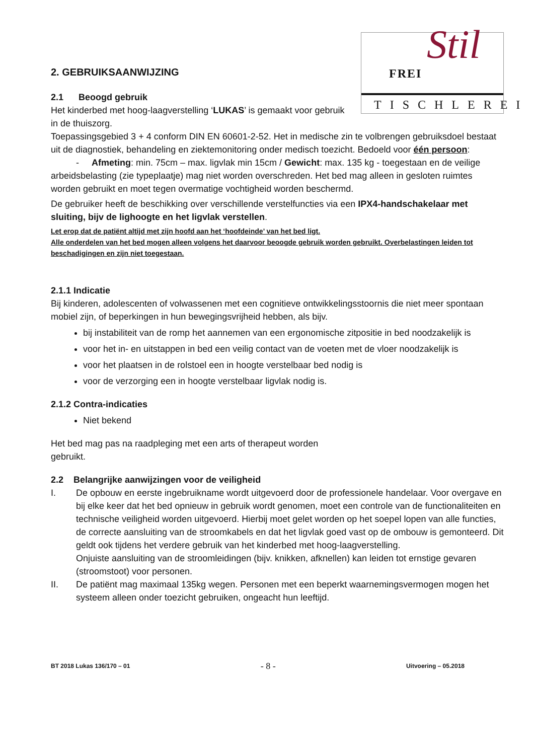FREI Stil
TISCHLEREI
2. GEBRUIKSAANWIJZING
2.1 Beoogd gebruik
Het kinderbed met hoog-laagverstelling ‘LUKAS’ is gemaakt voor gebruik in de thuiszorg.
Toepassingsgebied 3 + 4 conform DIN EN 60601-2-52. Het in medische zin te volbrengen gebruiksdoel bestaat uit de diagnostiek, behandeling en ziektemonitoring onder medisch toezicht. Bedoeld voor één persoon:
- Afmeting: min. 75cm – max. ligvlak min 15cm / Gewicht: max. 135 kg - toegestaan en de veilige arbeidsbelasting (zie typeplaatje) mag niet worden overschreden. Het bed mag alleen in gesloten ruimtes worden gebruikt en moet tegen overmatige vochtigheid worden beschermd.
De gebruiker heeft de beschikking over verschillende verstelfuncties via een IPX4-handschakelaar met sluiting, bijv de lighoogte en het ligvlak verstellen.
Let erop dat de patiënt altijd met zijn hoofd aan het ‘hoofdeinde’ van het bed ligt.
Alle onderdelen van het bed mogen alleen volgens het daarvoor beoogde gebruik worden gebruikt. Overbelastingen leiden tot beschadigingen en zijn niet toegestaan.
2.1.1 Indicatie
Bij kinderen, adolescenten of volwassenen met een cognitieve ontwikkelingsstoornis die niet meer spontaan mobiel zijn, of beperkingen in hun bewegingsvrijheid hebben, als bijv.
bij instabiliteit van de romp het aannemen van een ergonomische zitpositie in bed noodzakelijk is
voor het in- en uitstappen in bed een veilig contact van de voeten met de vloer noodzakelijk is
voor het plaatsen in de rolstoel een in hoogte verstelbaar bed nodig is
voor de verzorging een in hoogte verstelbaar ligvlak nodig is.
2.1.2 Contra-indicaties
Niet bekend
Het bed mag pas na raadpleging met een arts of therapeut worden gebruikt.
2.2 Belangrijke aanwijzingen voor de veiligheid
I. De opbouw en eerste ingebruikname wordt uitgevoerd door de professionele handelaar. Voor overgave en bij elke keer dat het bed opnieuw in gebruik wordt genomen, moet een controle van de functionaliteiten en technische veiligheid worden uitgevoerd. Hierbij moet gelet worden op het soepel lopen van alle functies, de correcte aansluiting van de stroomkabels en dat het ligvlak goed vast op de ombouw is gemonteerd. Dit geldt ook tijdens het verdere gebruik van het kinderbed met hoog-laagverstelling.
Onjuiste aansluiting van de stroomleidingen (bijv. knikken, afknellen) kan leiden tot ernstige gevaren (stroomstoot) voor personen.
II. De patiënt mag maximaal 135kg wegen. Personen met een beperkt waarnemingsvermogen mogen het systeem alleen onder toezicht gebruiken, ongeacht hun leeftijd.
BT 2018 Lukas 136/170 – 01 - 8 - Uitvoering – 05.2018